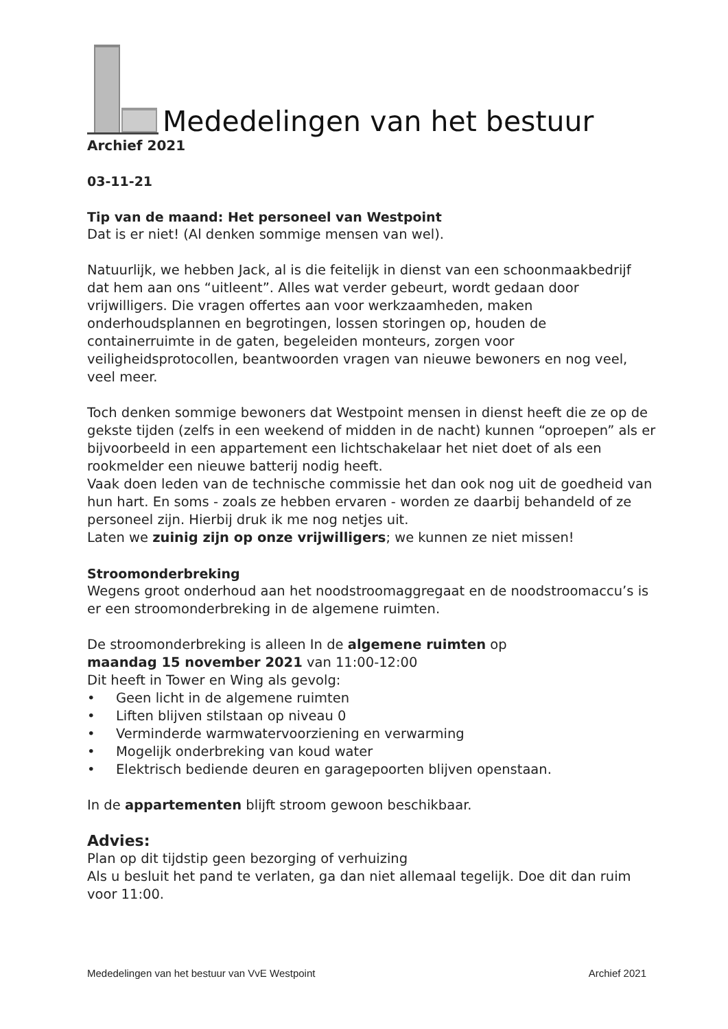Mededelingen van het bestuur
Archief 2021
03-11-21
Tip van de maand: Het personeel van Westpoint
Dat is er niet! (Al denken sommige mensen van wel).
Natuurlijk, we hebben Jack, al is die feitelijk in dienst van een schoonmaakbedrijf dat hem aan ons “uitleent”. Alles wat verder gebeurt, wordt gedaan door vrijwilligers. Die vragen offertes aan voor werkzaamheden, maken onderhoudsplannen en begrotingen, lossen storingen op, houden de containerruimte in de gaten, begeleiden monteurs, zorgen voor veiligheidsprotocollen, beantwoorden vragen van nieuwe bewoners en nog veel, veel meer.
Toch denken sommige bewoners dat Westpoint mensen in dienst heeft die ze op de gekste tijden (zelfs in een weekend of midden in de nacht) kunnen “oproepen” als er bijvoorbeeld in een appartement een lichtschakelaar het niet doet of als een rookmelder een nieuwe batterij nodig heeft.
Vaak doen leden van de technische commissie het dan ook nog uit de goedheid van hun hart. En soms - zoals ze hebben ervaren - worden ze daarbij behandeld of ze personeel zijn. Hierbij druk ik me nog netjes uit.
Laten we zuinig zijn op onze vrijwilligers; we kunnen ze niet missen!
Stroomonderbreking
Wegens groot onderhoud aan het noodstroomaggregaat en de noodstroomaccu’s is er een stroomonderbreking in de algemene ruimten.
De stroomonderbreking is alleen In de algemene ruimten op
maandag 15 november 2021 van 11:00-12:00
Dit heeft in Tower en Wing als gevolg:
• Geen licht in de algemene ruimten
• Liften blijven stilstaan op niveau 0
• Verminderde warmwatervoorziening en verwarming
• Mogelijk onderbreking van koud water
• Elektrisch bediende deuren en garagepoorten blijven openstaan.
In de appartementen blijft stroom gewoon beschikbaar.
Advies:
Plan op dit tijdstip geen bezorging of verhuizing
Als u besluit het pand te verlaten, ga dan niet allemaal tegelijk. Doe dit dan ruim voor 11:00.
Mededelingen van het bestuur van VvE Westpoint Archief 2021